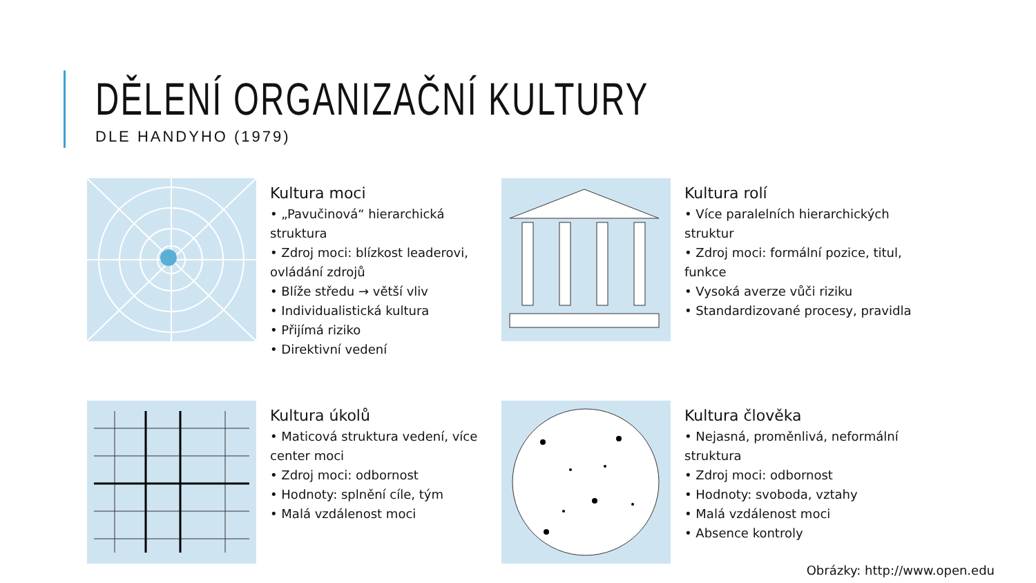DĚLENÍ ORGANIZAČNÍ KULTURY
DLE HANDYHO (1979)
Kultura moci
• „Pavučinová“ hierarchická struktura
• Zdroj moci: blízkost leaderovi, ovládání zdrojů
• Blíže středu → větší vliv
• Individualistická kultura
• Přijímá riziko
• Direktivní vedení
Kultura rolí
• Více paralelních hierarchických struktur
• Zdroj moci: formální pozice, titul, funkce
• Vysoká averze vůči riziku
• Standardizované procesy, pravidla
Kultura úkolů
• Maticová struktura vedení, více center moci
• Zdroj moci: odbornost
• Hodnoty: splnění cíle, tým
• Malá vzdálenost moci
Kultura člověka
• Nejasná, proměnlivá, neformální struktura
• Zdroj moci: odbornost
• Hodnoty: svoboda, vztahy
• Malá vzdálenost moci
• Absence kontroly
Obrázky: http://www.open.edu